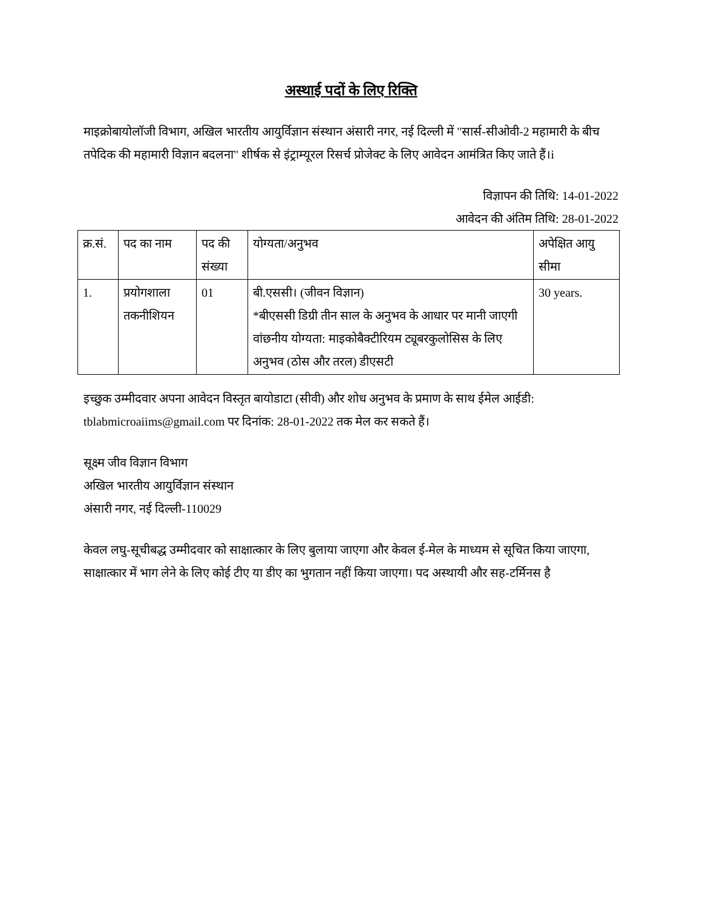अस्थाई पदों के लिए रिक्ति
माइक्रोबायोलॉजी विभाग, अखिल भारतीय आयुर्विज्ञान संस्थान अंसारी नगर, नई दिल्ली में "सार्स-सीओवी-2 महामारी के बीच तपेदिक की महामारी विज्ञान बदलना" शीर्षक से इंट्राम्यूरल रिसर्च प्रोजेक्ट के लिए आवेदन आमंत्रित किए जाते हैं।i
विज्ञापन की तिथि: 14-01-2022
आवेदन की अंतिम तिथि: 28-01-2022
| क्र.सं. | पद का नाम | पद की संख्या | योग्यता/अनुभव | अपेक्षित आयु सीमा |
| 1. | प्रयोगशाला तकनीशियन | 01 | बी.एससी। (जीवन विज्ञान) *बीएससी डिग्री तीन साल के अनुभव के आधार पर मानी जाएगी वांछनीय योग्यता: माइकोबैक्टीरियम ट्यूबरकुलोसिस के लिए अनुभव (ठोस और तरल) डीएसटी | 30 years. |
इच्छुक उम्मीदवार अपना आवेदन विस्तृत बायोडाटा (सीवी) और शोध अनुभव के प्रमाण के साथ ईमेल आईडी: tblabmicroaiims@gmail.com पर दिनांक: 28-01-2022 तक मेल कर सकते हैं।
सूक्ष्म जीव विज्ञान विभाग
अखिल भारतीय आयुर्विज्ञान संस्थान
अंसारी नगर, नई दिल्ली-110029
केवल लघु-सूचीबद्ध उम्मीदवार को साक्षात्कार के लिए बुलाया जाएगा और केवल ई-मेल के माध्यम से सूचित किया जाएगा, साक्षात्कार में भाग लेने के लिए कोई टीए या डीए का भुगतान नहीं किया जाएगा। पद अस्थायी और सह-टर्मिनस है